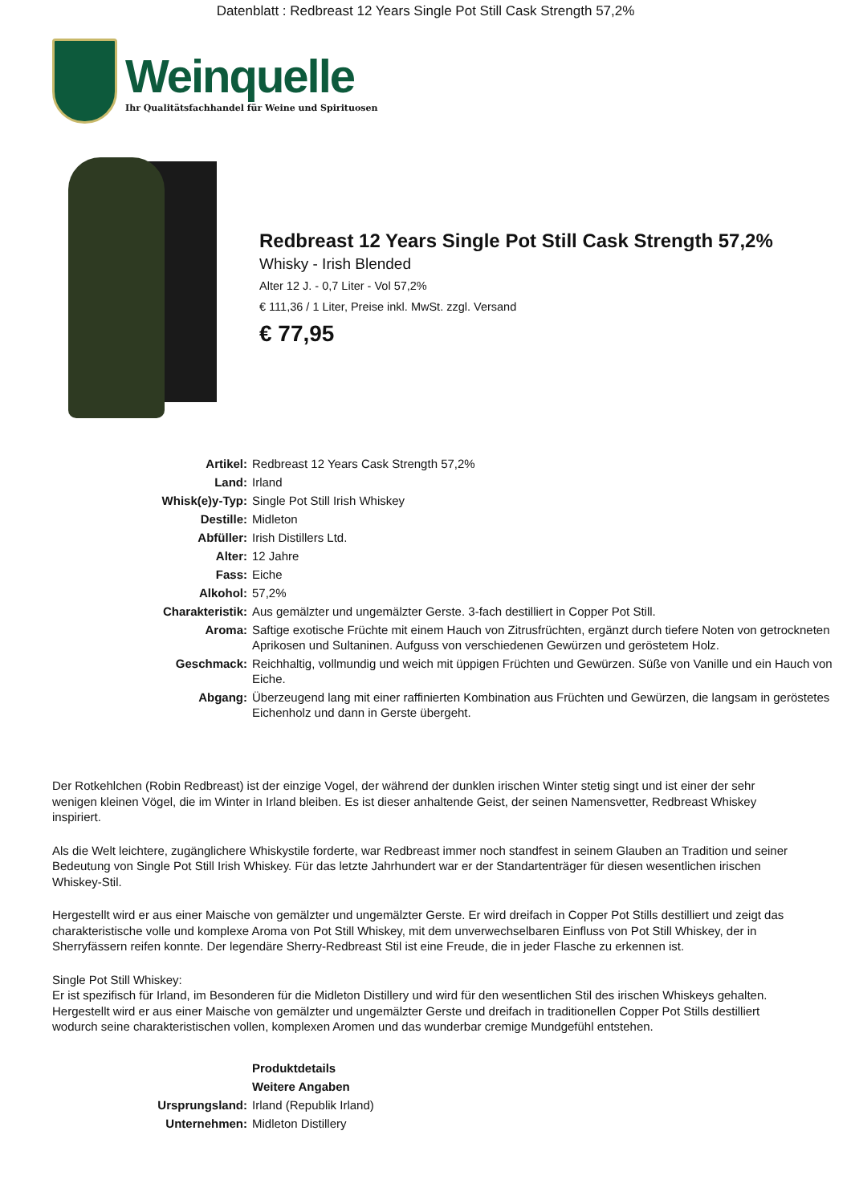Datenblatt : Redbreast 12 Years Single Pot Still Cask Strength 57,2%
Weinquelle
Ihr Qualitätsfachhandel für Weine und Spirituosen
Redbreast 12 Years Single Pot Still Cask Strength 57,2%
Whisky - Irish Blended
Alter 12 J. - 0,7 Liter - Vol 57,2%
€ 111,36 / 1 Liter, Preise inkl. MwSt. zzgl. Versand
€ 77,95
| Artikel: | Redbreast 12 Years Cask Strength 57,2% |
| Land: | Irland |
| Whisk(e)y-Typ: | Single Pot Still Irish Whiskey |
| Destille: | Midleton |
| Abfüller: | Irish Distillers Ltd. |
| Alter: | 12 Jahre |
| Fass: | Eiche |
| Alkohol: | 57,2% |
| Charakteristik: | Aus gemälzter und ungemälzter Gerste. 3-fach destilliert in Copper Pot Still. |
| Aroma: | Saftige exotische Früchte mit einem Hauch von Zitrusfrüchten, ergänzt durch tiefere Noten von getrockneten Aprikosen und Sultaninen. Aufguss von verschiedenen Gewürzen und geröstetem Holz. |
| Geschmack: | Reichhaltig, vollmundig und weich mit üppigen Früchten und Gewürzen. Süße von Vanille und ein Hauch von Eiche. |
| Abgang: | Überzeugend lang mit einer raffinierten Kombination aus Früchten und Gewürzen, die langsam in geröstetes Eichenholz und dann in Gerste übergeht. |
Der Rotkehlchen (Robin Redbreast) ist der einzige Vogel, der während der dunklen irischen Winter stetig singt und ist einer der sehr wenigen kleinen Vögel, die im Winter in Irland bleiben. Es ist dieser anhaltende Geist, der seinen Namensvetter, Redbreast Whiskey inspiriert.
Als die Welt leichtere, zugänglichere Whiskystile forderte, war Redbreast immer noch standfest in seinem Glauben an Tradition und seiner Bedeutung von Single Pot Still Irish Whiskey. Für das letzte Jahrhundert war er der Standartenträger für diesen wesentlichen irischen Whiskey-Stil.
Hergestellt wird er aus einer Maische von gemälzter und ungemälzter Gerste. Er wird dreifach in Copper Pot Stills destilliert und zeigt das charakteristische volle und komplexe Aroma von Pot Still Whiskey, mit dem unverwechselbaren Einfluss von Pot Still Whiskey, der in Sherryfässern reifen konnte. Der legendäre Sherry-Redbreast Stil ist eine Freude, die in jeder Flasche zu erkennen ist.
Single Pot Still Whiskey:
Er ist spezifisch für Irland, im Besonderen für die Midleton Distillery und wird für den wesentlichen Stil des irischen Whiskeys gehalten. Hergestellt wird er aus einer Maische von gemälzter und ungemälzter Gerste und dreifach in traditionellen Copper Pot Stills destilliert wodurch seine charakteristischen vollen, komplexen Aromen und das wunderbar cremige Mundgefühl entstehen.
| | Produktdetails |
| | Weitere Angaben |
| Ursprungsland: | Irland (Republik Irland) |
| Unternehmen: | Midleton Distillery |